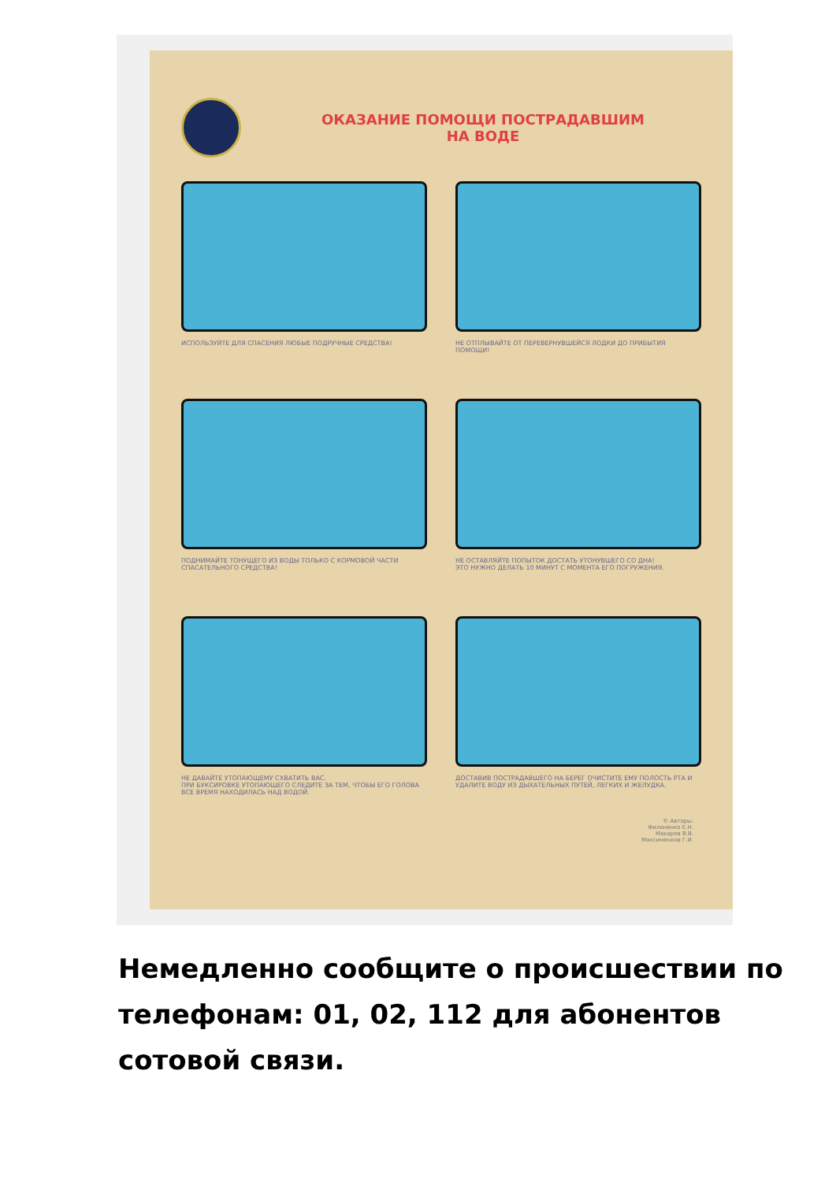ОКАЗАНИЕ ПОМОЩИ ПОСТРАДАВШИМ
НА ВОДЕ
ИСПОЛЬЗУЙТЕ ДЛЯ СПАСЕНИЯ ЛЮБЫЕ ПОДРУЧНЫЕ СРЕДСТВА!
НЕ ОТПЛЫВАЙТЕ ОТ ПЕРЕВЕРНУВШЕЙСЯ ЛОДКИ ДО ПРИБЫТИЯ ПОМОЩИ!
ПОДНИМАЙТЕ ТОНУЩЕГО ИЗ ВОДЫ ТОЛЬКО С КОРМОВОЙ ЧАСТИ СПАСАТЕЛЬНОГО СРЕДСТВА!
НЕ ОСТАВЛЯЙТЕ ПОПЫТОК ДОСТАТЬ УТОНУВШЕГО СО ДНА!
ЭТО НУЖНО ДЕЛАТЬ 10 МИНУТ С МОМЕНТА ЕГО ПОГРУЖЕНИЯ.
НЕ ДАВАЙТЕ УТОПАЮЩЕМУ СХВАТИТЬ ВАС.
ПРИ БУКСИРОВКЕ УТОПАЮЩЕГО СЛЕДИТЕ ЗА ТЕМ, ЧТОБЫ ЕГО ГОЛОВА ВСЕ ВРЕМЯ НАХОДИЛАСЬ НАД ВОДОЙ.
ДОСТАВИВ ПОСТРАДАВШЕГО НА БЕРЕГ ОЧИСТИТЕ ЕМУ ПОЛОСТЬ РТА И УДАЛИТЕ ВОДУ ИЗ ДЫХАТЕЛЬНЫХ ПУТЕЙ, ЛЕГКИХ И ЖЕЛУДКА.
© Авторы:
Филоненко Е.Н.
Макаров В.В.
Максименков Г.И.
Немедленно сообщите о происшествии по телефонам: 01, 02, 112 для абонентов сотовой связи.